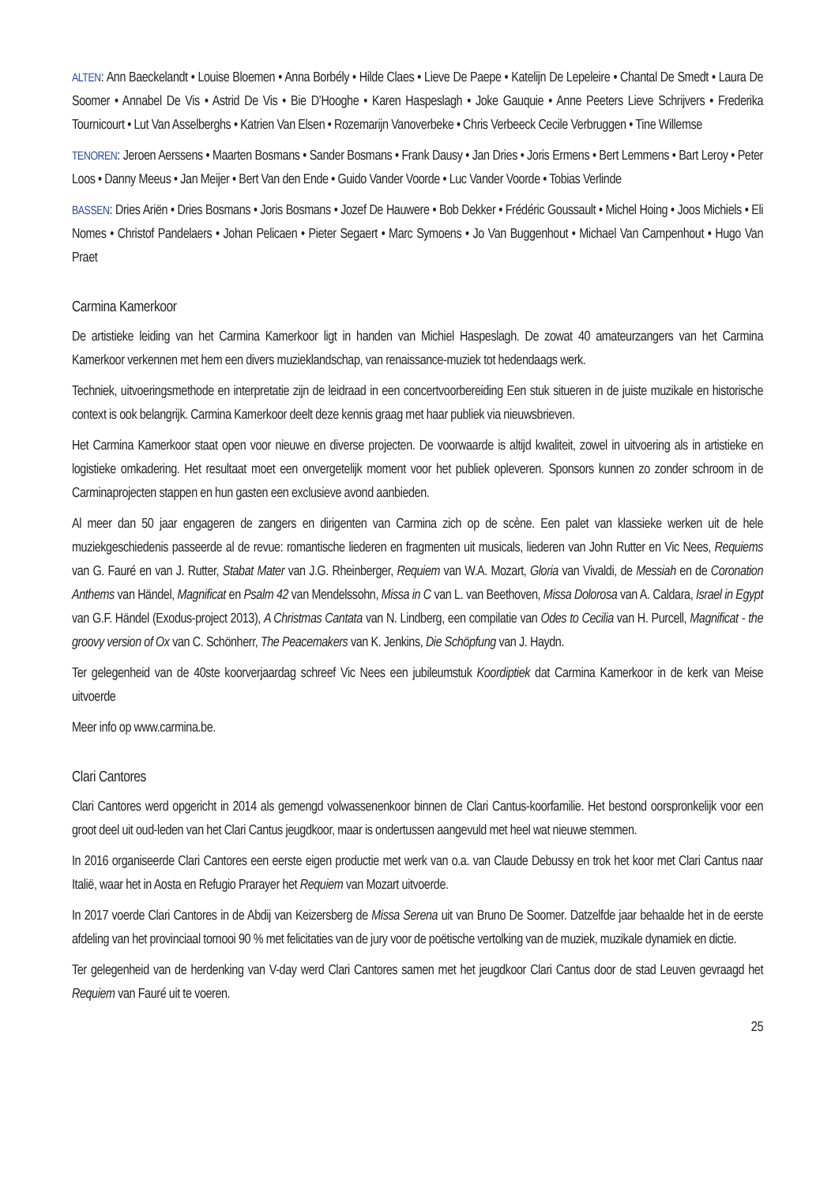ALTEN: Ann Baeckelandt • Louise Bloemen • Anna Borbély • Hilde Claes • Lieve De Paepe • Katelijn De Lepeleire • Chantal De Smedt • Laura De Soomer • Annabel De Vis • Astrid De Vis • Bie D’Hooghe • Karen Haspeslagh • Joke Gauquie • Anne Peeters Lieve Schrijvers • Frederika Tournicourt • Lut Van Asselberghs • Katrien Van Elsen • Rozemarijn Vanoverbeke • Chris Verbeeck Cecile Verbruggen • Tine Willemse
TENOREN: Jeroen Aerssens • Maarten Bosmans • Sander Bosmans • Frank Dausy • Jan Dries • Joris Ermens • Bert Lemmens • Bart Leroy • Peter Loos • Danny Meeus • Jan Meijer • Bert Van den Ende • Guido Vander Voorde • Luc Vander Voorde • Tobias Verlinde
BASSEN: Dries Ariën • Dries Bosmans • Joris Bosmans • Jozef De Hauwere • Bob Dekker • Frédéric Goussault • Michel Hoing • Joos Michiels • Eli Nomes • Christof Pandelaers • Johan Pelicaen • Pieter Segaert • Marc Symoens • Jo Van Buggenhout • Michael Van Campenhout • Hugo Van Praet
Carmina Kamerkoor
De artistieke leiding van het Carmina Kamerkoor ligt in handen van Michiel Haspeslagh. De zowat 40 amateurzangers van het Carmina Kamerkoor verkennen met hem een divers muzieklandschap, van renaissance-muziek tot hedendaags werk.
Techniek, uitvoeringsmethode en interpretatie zijn de leidraad in een concertvoorbereiding Een stuk situeren in de juiste muzikale en historische context is ook belangrijk. Carmina Kamerkoor deelt deze kennis graag met haar publiek via nieuws­brieven.
Het Carmina Kamerkoor staat open voor nieuwe en diverse projecten. De voorwaarde is altijd kwaliteit, zowel in uitvoering als in artistieke en logistieke omkadering. Het resultaat moet een onvergetelijk moment voor het publiek opleveren. Sponsors kunnen zo zonder schroom in de Carminaprojecten stappen en hun gasten een exclusieve avond aanbieden.
Al meer dan 50 jaar engageren de zangers en dirigenten van Carmina zich op de scène. Een palet van klassieke werken uit de hele muziekgeschiedenis passeerde al de revue: romantische liederen en fragmenten uit musicals, liederen van John Rutter en Vic Nees, Requiems van G. Fauré en van J. Rutter, Stabat Mater van J.G. Rheinberger, Requiem van W.A. Mozart, Gloria van Vivaldi, de Messiah en de Coronation Anthems van Händel, Magnificat en Psalm 42 van Mendelssohn, Missa in C van L. van Beethoven, Missa Dolorosa van A. Caldara, Israel in Egypt van G.F. Händel (Exodus-project 2013), A Christmas Cantata van N. Lindberg, een compilatie van Odes to Cecilia van H. Purcell, Magnificat - the groovy version of Ox van C. Schönherr, The Peace­makers van K. Jenkins, Die Schöpfung van J. Haydn.
Ter gelegenheid van de 40ste koorverjaardag schreef Vic Nees een jubileumstuk Koordiptiek dat Carmina Kamerkoor in de kerk van Meise uitvoerde
Meer info op www.carmina.be.
Clari Cantores
Clari Cantores werd opgericht in 2014 als gemengd volwassenenkoor binnen de Clari Cantus-koorfamilie. Het bestond oor­spronkelijk voor een groot deel uit oud-leden van het Clari Cantus jeugdkoor, maar is ondertussen aangevuld met heel wat nieuwe stemmen.
In 2016 organiseerde Clari Cantores een eerste eigen productie met werk van o.a. van Claude Debussy en trok het koor met Clari Cantus naar Italië, waar het in Aosta en Refugio Prarayer het Requiem van Mozart uitvoerde.
In 2017 voerde Clari Cantores in de Abdij van Keizersberg de Missa Serena uit van Bruno De Soomer. Datzelfde jaar behaalde het in de eerste afdeling van het provinciaal tornooi 90 % met felicitaties van de jury voor de poëtische vertolking van de muziek, muzikale dynamiek en dictie.
Ter gelegenheid van de herdenking van V-day werd Clari Cantores samen met het jeugdkoor Clari Cantus door de stad Leuven gevraagd het Requiem van Fauré uit te voeren.
25